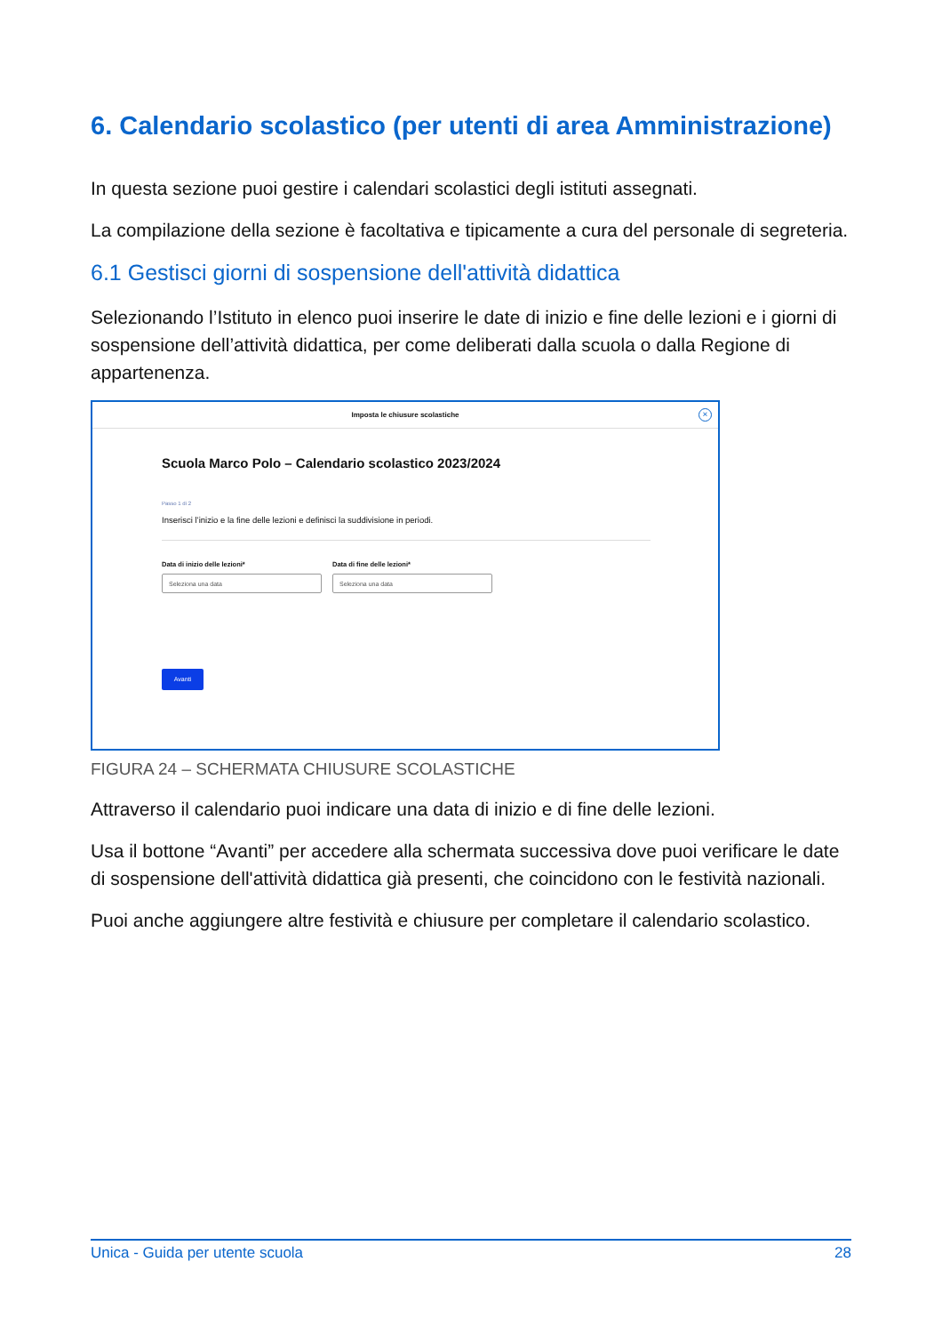6. Calendario scolastico (per utenti di area Amministrazione)
In questa sezione puoi gestire i calendari scolastici degli istituti assegnati.
La compilazione della sezione è facoltativa e tipicamente a cura del personale di segreteria.
6.1 Gestisci giorni di sospensione dell'attività didattica
Selezionando l’Istituto in elenco puoi inserire le date di inizio e fine delle lezioni e i giorni di sospensione dell’attività didattica, per come deliberati dalla scuola o dalla Regione di appartenenza.
Imposta le chiusure scolastiche
×
Scuola Marco Polo – Calendario scolastico 2023/2024
Passo 1 di 2
Inserisci l’inizio e la fine delle lezioni e definisci la suddivisione in periodi.
Data di inizio delle lezioni*
Seleziona una data
Data di fine delle lezioni*
Seleziona una data
Avanti
FIGURA 24 – SCHERMATA CHIUSURE SCOLASTICHE
Attraverso il calendario puoi indicare una data di inizio e di fine delle lezioni.
Usa il bottone “Avanti” per accedere alla schermata successiva dove puoi verificare le date di sospensione dell'attività didattica già presenti, che coincidono con le festività nazionali.
Puoi anche aggiungere altre festività e chiusure per completare il calendario scolastico.
Unica - Guida per utente scuola 28